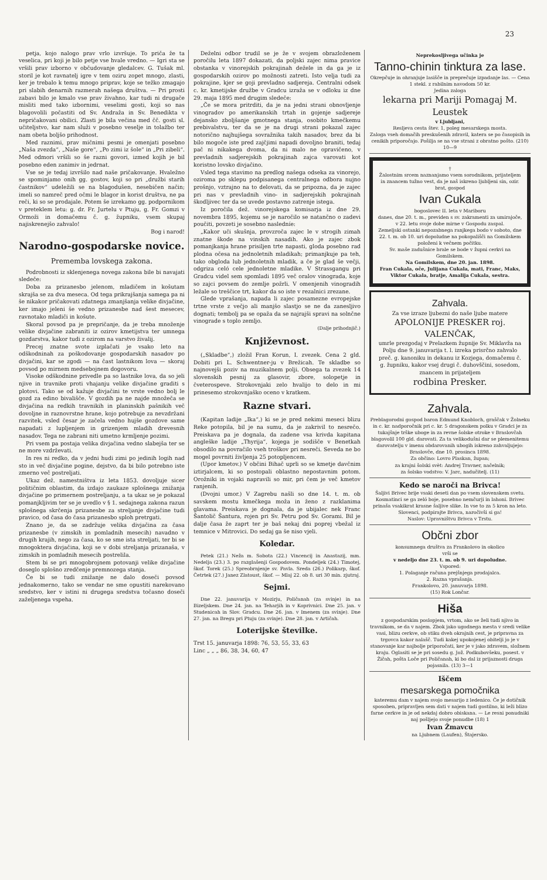23
petja, kojo nalogo prav vrlo izvršuje. To priča že ta veselica, pri koji je bilo petje vse hvale vredno. — Igri sta se vršili prav izborno v občudovanje gledalcev. G. Tušak ml. storil je kot ravnatelj igre v tem oziru zopet mnogo, zlasti, ker je trebalo k temu mnogo priprav, koje se težko zmagajo pri slabih denarnih razmerah našega društva. — Pri prosti zabavi bilo je kmalo vse prav živahno, kar tudi ni drugače misliti med tako izbornimi, veselimi gosti, koji so nas blagovolili počastiti od Sv. Andraža in Sv. Benedikta v nepričakovani obilici. Zlasti je bila večina med čč. gosti sl. učiteljstvo, kar nam služi v posebno veselje in tolažbo ter nam obeta boljšo prihodnost.
Med raznimi, prav mičnimi pesmi je omenjati posebno „Naša zvezda“, „Naše gore“, „Po zimi iz šole“ in „Pri zibeli“. Med odmori vršili so še razni govori, izmed kojih je bil posebno eden zanimiv in jedrnat.
Vse se je tedaj izvršilo nad naše pričakovanje. Hvaležno se spominjamo onih gg. gostov, koji so pri „družbi starih častnikov“ udeležili se na blagodušen, nesebičen način; imeli so namreč pred očmi le blagor in korist društva, ne pa reči, ki so se prodajale. Potem še izrekamo gg. podpornikom v preteklem letu: g. dr. Fr. Jurtelu v Ptuju, g. Fr. Gomzi v Ormoži in domačemu č. g. župniku, vsem skupaj najiskrenejšo zahvalo!
Bog i narod!
Narodno-gospodarske novice.
Prememba lovskega zakona.
Podrobnosti iz sklenjenega novega zakona bile bi navajati sledeče:
Doba za prizanesbo jelenom, mladičem in košutam skrajša se za dva meseca. Od tega prikrajšanja samega pa ni še nikakor pričakovati zdatnega zmanjšanja velike divjačine, ker imajo jeleni še vedno prizanesbe nad šest mesecev, ravnotako mladiči in košute.
Skoral povsod pa je prepričanje, da je treba množenje velike divjačine zabraniti iz ozirov kmetijstva ter umnega gozdarstva, kakor tudi z ozirom na varstvo živalij.
Precej znatne svote izplačati je vsako leto na odškodninah za poškodovanje gospodarskih nasadov po divjačini, kar se zgodi — na čast lastnikom lova — skoraj povsod po mirnem medsebojnem dogovoru.
Visoke odškodnine privedle pa so lastnike lova, da so jeli njive in travnike proti vhajanju velike divjačine graditi s plotovi. Tako se od kažuje divjačini te vrste vedno bolj le gozd za edino bivališče. V gozdih pa ne najde množeča se divjačina na redkih travnikih in planinskih pašnikih več dovoljne in raznovrstne hrane, kojo potrebuje za nevzdržani razvitek, vsled česar je začela vedno hujše gozdove same napadati z lupljenjem in grizenjem mladih drevesnih nasadov. Tega ne zabrani niti umetno krmljenje pozimi.
Pri vsem pa postaja velika divjačina vedno slabejša ter se ne more vzdrževati.
In res ni redko, da v jedni hudi zimi po jedinih logih nad sto in več divjačine pogine, dejstvo, da bi bilo potrebno iste zmerno več postreljati.
Ukaz dež. namestništva iz leta 1853. dovoljuje sicer političnim oblastim, da izdajo zaukaze splošnega znižanja divjačine po primernem postreljanju, a ta ukaz se je pokazal pomanjkljivim ter se je uvedlo v § 1. sedajnega zakona razun splošnega skrčenja prizanesbe za streljanje divjačine tudi pravico, od časa do časa prizanesbo sploh pretrgati.
Znano je, da se zadržuje velika divjačina za časa prizanesbe (v zimskih in pomladnih mesecih) navadno v drugih krajih, nego za časa, ko se sme ista streljati, ter bi se mnogoktera divjačina, koji se v dobi streljanja prizanaša, v zimskih in pomladnih mesecih postrelila.
Stem bi se pri mnogobrojnem potovanji velike divjačine doseglo splošno zredčenje premnozega stanja.
Če bi se tudi znižanje ne dalo doseči povsod jednakomerno, tako se vendar ne sme opustiti narekovano sredstvo, ker v istini ni drugega sredstva točasno doseči zaželjenega vspeha.
Deželni odbor trudil se je že v svojem obrazloženem poročilu leta 1897 dokazati, da poljski zajec nima pravice obstanka v vinorejskih pokrajinah dežele in da ga je iz gospodarskih ozirov po možnosti zatreti. Isto velja tudi za pokrajine, kjer se goji prevladno sadjereja. Centralni odsek c. kr. kmetijske družbe v Gradcu izraža se v odloku iz dne 29. maja 1895 med drugim sledeče:
„Če se mora pritrditi, da je na jedni strani obnovljenje vinogradov po amerikanskih trtah in gojenje sadjereje dejansko zboljšanje gmotnega stanja, osobito kmečkemu prebivalstvu, ter da se je na drugi strani pokazal zajec notorično najhujšega sovražnika takih nasadov, brez da bi bilo mogoče iste pred zajčjimi napadi dovoljno braniti, tedaj pač ni nikakega dvoma, da ni malo ne opravičeno, v prevladnih sadjerejskih pokrajinah zajca varovati kot koristno lovsko divjačino.
Vsled tega stavimo na predlog našega odseka za vinorejo, oziroma po sklepu podpisanega centralnega odbora nujno prošnjo, vztrajno na to delovati, da se pripozna, da je zajec pri nas v prevladnih vino- in sadjerejskih pokrajinah škodljivec ter da se uvede postavno zatrenje istega.
Iz poročila dež. vinorejskega komisarja iz dne 29. novembra 1895, kojemu se je naročilo se natančno o zadevi poučiti, povzeti je sosebno nasledníe:
„Kakor uči skušnja, provzroča zajec le v strogih zimah znatne škode na vinskih nasadih. Ako je zajec zbok pomanjkanja hrane prisiljen trte napasti, gloda posebno rad plodna očesa na jednoletnih mladikah; primanjkuje pa teh, tako obgloda lub jednoletnih mladik, a če je glad še večji, odgriza celó cele jednoletne mladike. V Strassgangu pri Gradcu videl sem spomladi 1895 več oralov vinograda, koje so zajci povsem do zemlje požrli. V omenjenih vinogradih ležale so treščice trt, kakor da so iste v rezalnici zrezane.
Glede vprašanja, napada li zajec posamezne evropejske trtne vrste z večjo ali manjšo slastjo se ne da zanesljivo dognati; tembolj pa se opaža da se najrajši spravi na solnčne vinograde s toplo zemljo.
(Dalje prihodnjič.)
Književnost.
(„Skladbe“,) zložil Fran Korun, I. zvezek. Cena 2 gld. Dobiti pri L. Schwentner-ju v Brežicah. Te skladbe so najnovejši poziv na muzikalnem polji. Obsega ta zvezek 14 slovenskih pesnij za glasovir, zbore, solopetje in čveterospeve. Strokovnjaki zelo hvalijo to delo in mi prinesemo strokovnjaško oceno v kratkem.
Razne stvari.
(Kapitan ladije „Ika“,) ki se je pred nekimi meseci blizu Reke potopila, bil je na sumu, da je zakrivil to nesrečo. Preiskava pa je dognala, da zadene vsa krivda kapitana angleške ladije „Thyrija“, kojega je sodišče v Benetkah obsodilo na povračilo vseh troškov pri nesreči. Seveda ne bo mogel povrniti življenja 25 potopljencem.
(Upor kmetov.) V občini Bihač uprli so se kmetje davčnim iztirjalcem, ki so postopali oblastno nepostavnim potom. Orožniki in vojaki napravili so mir, pri čem je več kmetov ranjenih.
(Dvojni umor.) V Zagrebu našli so dne 14. t. m. ob savskem mostu kmečkega moža in ženo z razklanima glavama. Preiskava je dognala, da je ubijalec nek Franc Šantolič Šantura, rojen pri Sv. Petru pod Sv. Gorami. Bil je dalje časa že zaprt ter je baš nekaj dni poprej vbežal iz temnice v Mitrovici. Do sedaj ga še niso vjeli.
Koledar.
Petek (21.) Neža m. Sobota (22.) Vincencij in Anastazij, mm. Nedelja (23.) 3. po razglašenji Gospodovem. Pondeljek (24.) Timotej, škof. Torek (25.) Spreobrnjenje sv. Pavla. Sreda (26.) Polikarp, škof. Četrtek (27.) Janez Zlatoust, škof. — Mlaj 22. ob 8. uri 30 min. zjutraj.
Sejmi.
Dne 22. januvarija v Mozirju, Poličanah (za svinje) in na Bizeljskem. Dne 24. jan. na Teharjih in v Koprivnici. Dne 25. jan. v Studenicah in Slov. Gradcu. Dne 26. jan. v Imenem (za svinje). Dne 27. jan. na Bregu pri Ptuju (za svinje). Dne 28. jan. v Artičah.
Loterijske številke.
Trst 15. januvarja 1898: 76, 53, 55, 33, 63
Linc „ „ „ 86, 38, 34, 60, 47
Neprekosljivega učinka je
Tanno-chinin tinktura za lase.
Okrepčuje in ohranjuje lasišče in preprečuje izpadanje las. — Cena 1 stekl. z rabilnim navodom 50 kr.
Jedina zaloga
lekarna pri Mariji Pomagaj M. Leustek
v Ljubljani,
Resljeva cesta štev. 1, poleg mesarskega mosta.
Zaloga vseh domačih preskušenih zdravil, katera se po časopisih in cenikih priporočajo. Pošilja se na vse strani z obratno pošto. (210) 10—9
†
Žalostnim srcem naznanjamo vsem sorodnikom, prijateljem in znancem tužno vest, da je naš iskreno ljubljeni sin, ozir. brat, gospod
Ivan Cukala
bogoslovec II. leta v Mariboru
danes, dne 20. t. m., previden s sv. zakramenti za umirajoče, v 22. letu svoje dobe mirne v Gospodu zaspal.
Zemeljski ostanki nepozabnega ranjkega bodo v soboto, dne 22. t. m. ob 10. uri dopoludne na pokopališči na Gomilskem položeni k večnem počitku.
Sv. maše zadušnice brale se bode v župni cerkvi na Gomilskem.
Na Gomilskem, dne 20. jan. 1898.
Fran Cukala, oče, Julijana Cukala, mati, Franc, Maks, Viktor Cukala, bratje, Amalija Cukala, sestra.
Zahvala.
Za vse izraze ljubezni do naše ljube matere
APOLONIJE PRESKER roj. VALENČAK,
umrle prezgodaj v Prelazkem župnije Sv. Miklavža na Polju dne 9. januvarija t. l. izreka prisrčno zahvalo preč. g. kanoniku in dekanu iz Kozjega, domačemu č. g. župniku, kakor vsej drugi č. duhovščini, sosedom, znancem in prijateljem
rodbina Presker.
Zahvala.
Preblagorodni gospod baron Edmund Knobloch, graščak v Žolneku in c. kr. nadporočnik pri c. kr. 5 dragonskem polku v Gradci je za tukajšnje trške uboge in za revne šolske otroke v Braslovčah blagovolil 100 gld. darovati. Za ta velikodušni dar se plemenitemu darovatelju v imenu obdarovanih ubogih iskreno zahvaljujejo:
Braslovče, dne 10. prosinca 1898.
Za občino: Lovro Plaskan, župan;
za krajni šolski svèt: Andrej Travner, načelnik;
za šolsko vodstvo: V. Jarc, nadučitelj. (11)
Kedo se naroči na Brivca!
Šaljivi Brivec brije vsaki deseti dan po vsem slovenskem svetu. Kosmatinci se ga zeló boje, posebno nemčurji in lahoni. Brivec prinaša vsakikrat krasne šaljive slike. In vse to za 5 kron na leto. Slovenci, podpirajte Brivca, naročivši si ga!
Naslov: Upravništvu Brivca v Trstu.
Občni zbor
konsumnega društva za Frankolovo in okolico
vrši se
v nedeljo dne 23. t. m. ob 9. uri dopoludne.
Vspored:
1. Polaganje računa prejšnjega prodajalca.
2. Razna vprašanja.
Frankolovo, 20. januvarja 1898.
(15) Rok Lončar.
Hiša
z gospodarskim poslopjem, vrtom, ako se želi tudi njivo in travnikom, se da v najem. Zbok jako ugodnega mesta v sredi velike vasi, blizu cerkve, ob stiku dveh okrajnih cest, je pripravna za trgovca kakor nalašč. Tudi kakej upokojenej obitelji jo je v stanovanje kar najbolje priporočati, ker je v jako zdravem, složnem kraju. Oglasiti se je pri sosedu g. Jož. Podkubovšeku, posest. v Žičah, pošta Loče pri Poličanah, ki bo dal iz prijaznosti druga pojasnila. (13) 3—1
Iščem
mesarskega pomočnika
kateremu dam v najem svojo mesarijo z ledenico. Če je dotičnik sposoben, pripravljen sem dati v najem tudi gostilno, ki leži blizo farne cerkve in je od nekdaj dobro obiskana. — Le resni ponudniki naj pošljejo svoje ponudbe (18) 1
Ivan Žmavcu
na Ljubnem (Laufen), Štajersko.